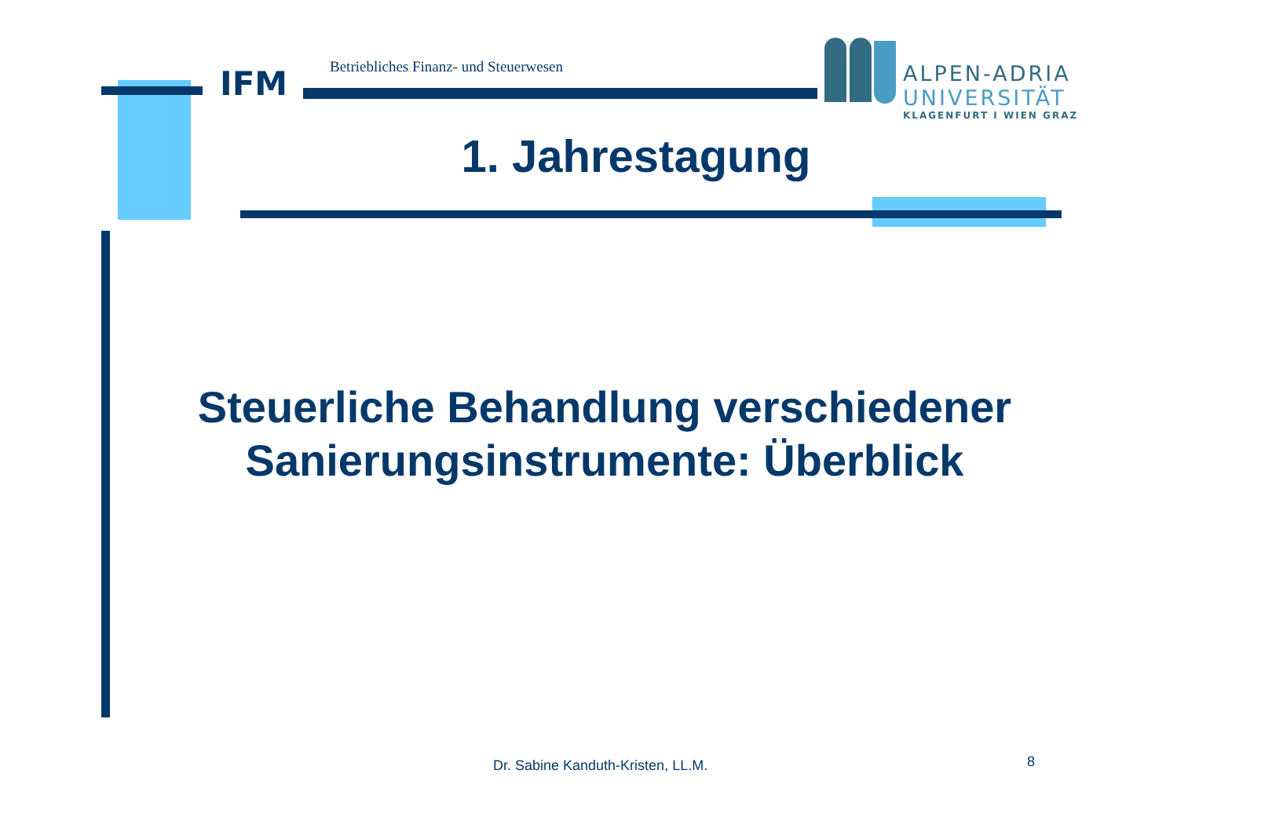IFM
Betriebliches Finanz- und Steuerwesen
ALPEN-ADRIA
UNIVERSITÄT
KLAGENFURT I WIEN GRAZ
1. Jahrestagung
Steuerliche Behandlung verschiedener Sanierungsinstrumente: Überblick
Dr. Sabine Kanduth-Kristen, LL.M.
8